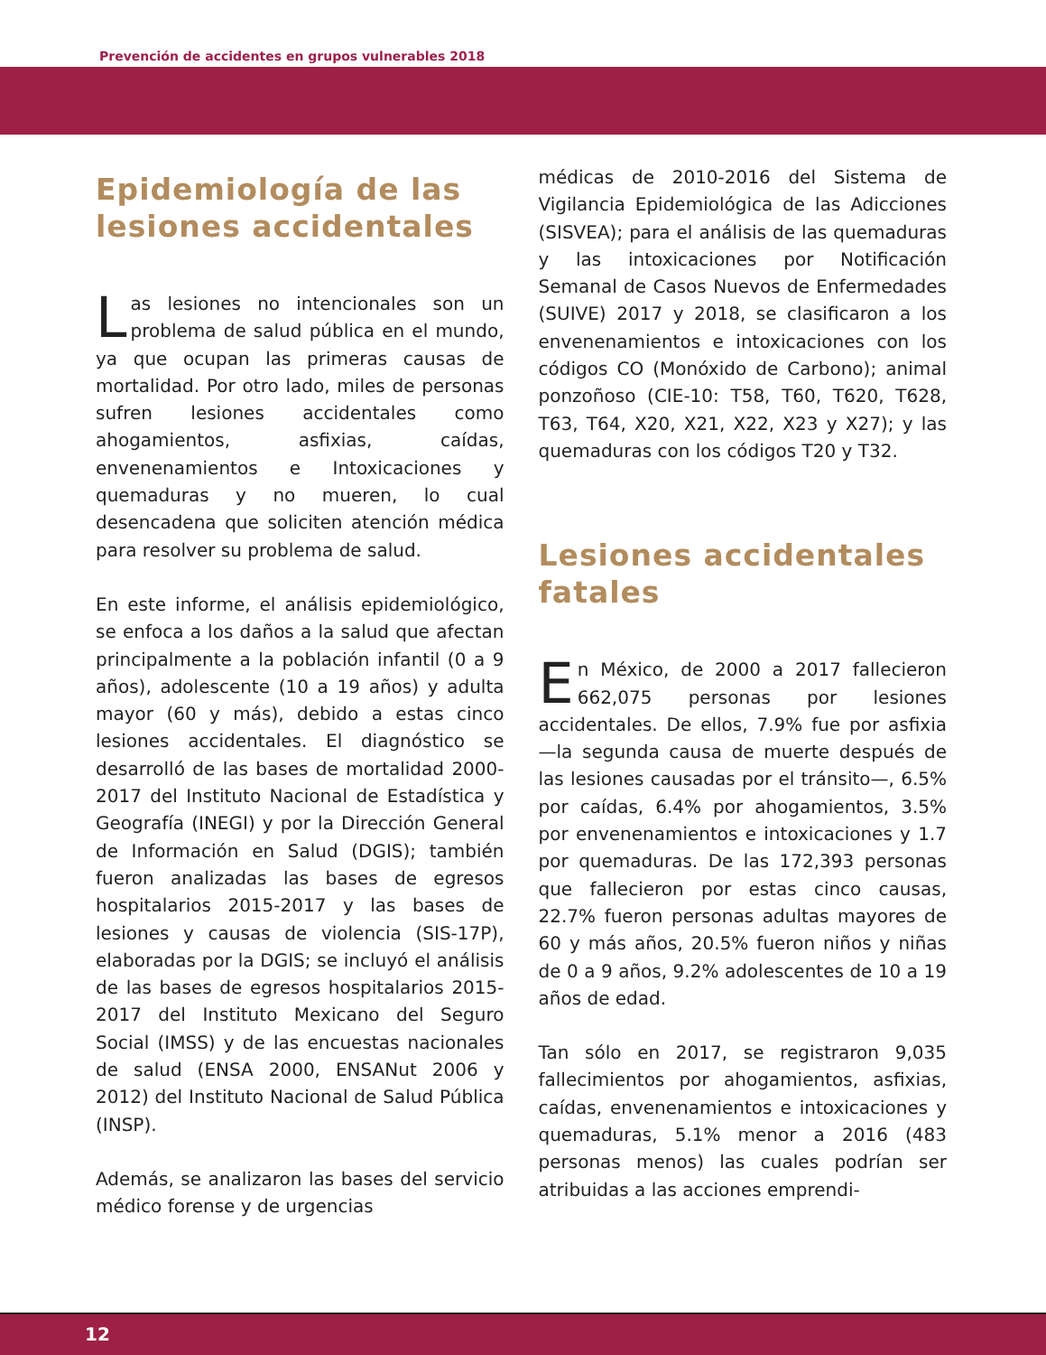Prevención de accidentes en grupos vulnerables 2018
Epidemiología de las lesiones accidentales
Las lesiones no intencionales son un problema de salud pública en el mundo, ya que ocupan las primeras causas de mortalidad. Por otro lado, miles de personas sufren lesiones accidentales como ahogamientos, asfixias, caídas, envenenamientos e Intoxicaciones y quemaduras y no mueren, lo cual desencadena que soliciten atención médica para resolver su problema de salud.
En este informe, el análisis epidemiológico, se enfoca a los daños a la salud que afectan principalmente a la población infantil (0 a 9 años), adolescente (10 a 19 años) y adulta mayor (60 y más), debido a estas cinco lesiones accidentales. El diagnóstico se desarrolló de las bases de mortalidad 2000-2017 del Instituto Nacional de Estadística y Geografía (INEGI) y por la Dirección General de Información en Salud (DGIS); también fueron analizadas las bases de egresos hospitalarios 2015-2017 y las bases de lesiones y causas de violencia (SIS-17P), elaboradas por la DGIS; se incluyó el análisis de las bases de egresos hospitalarios 2015-2017 del Instituto Mexicano del Seguro Social (IMSS) y de las encuestas nacionales de salud (ENSA 2000, ENSANut 2006 y 2012) del Instituto Nacional de Salud Pública (INSP).
Además, se analizaron las bases del servicio médico forense y de urgencias
médicas de 2010-2016 del Sistema de Vigilancia Epidemiológica de las Adicciones (SISVEA); para el análisis de las quemaduras y las intoxicaciones por Notificación Semanal de Casos Nuevos de Enfermedades (SUIVE) 2017 y 2018, se clasificaron a los envenenamientos e intoxicaciones con los códigos CO (Monóxido de Carbono); animal ponzoñoso (CIE-10: T58, T60, T620, T628, T63, T64, X20, X21, X22, X23 y X27); y las quemaduras con los códigos T20 y T32.
Lesiones accidentales fatales
En México, de 2000 a 2017 fallecieron 662,075 personas por lesiones accidentales. De ellos, 7.9% fue por asfixia —la segunda causa de muerte después de las lesiones causadas por el tránsito—, 6.5% por caídas, 6.4% por ahogamientos, 3.5% por envenenamientos e intoxicaciones y 1.7 por quemaduras. De las 172,393 personas que fallecieron por estas cinco causas, 22.7% fueron personas adultas mayores de 60 y más años, 20.5% fueron niños y niñas de 0 a 9 años, 9.2% adolescentes de 10 a 19 años de edad.
Tan sólo en 2017, se registraron 9,035 fallecimientos por ahogamientos, asfixias, caídas, envenenamientos e intoxicaciones y quemaduras, 5.1% menor a 2016 (483 personas menos) las cuales podrían ser atribuidas a las acciones emprendi-
12